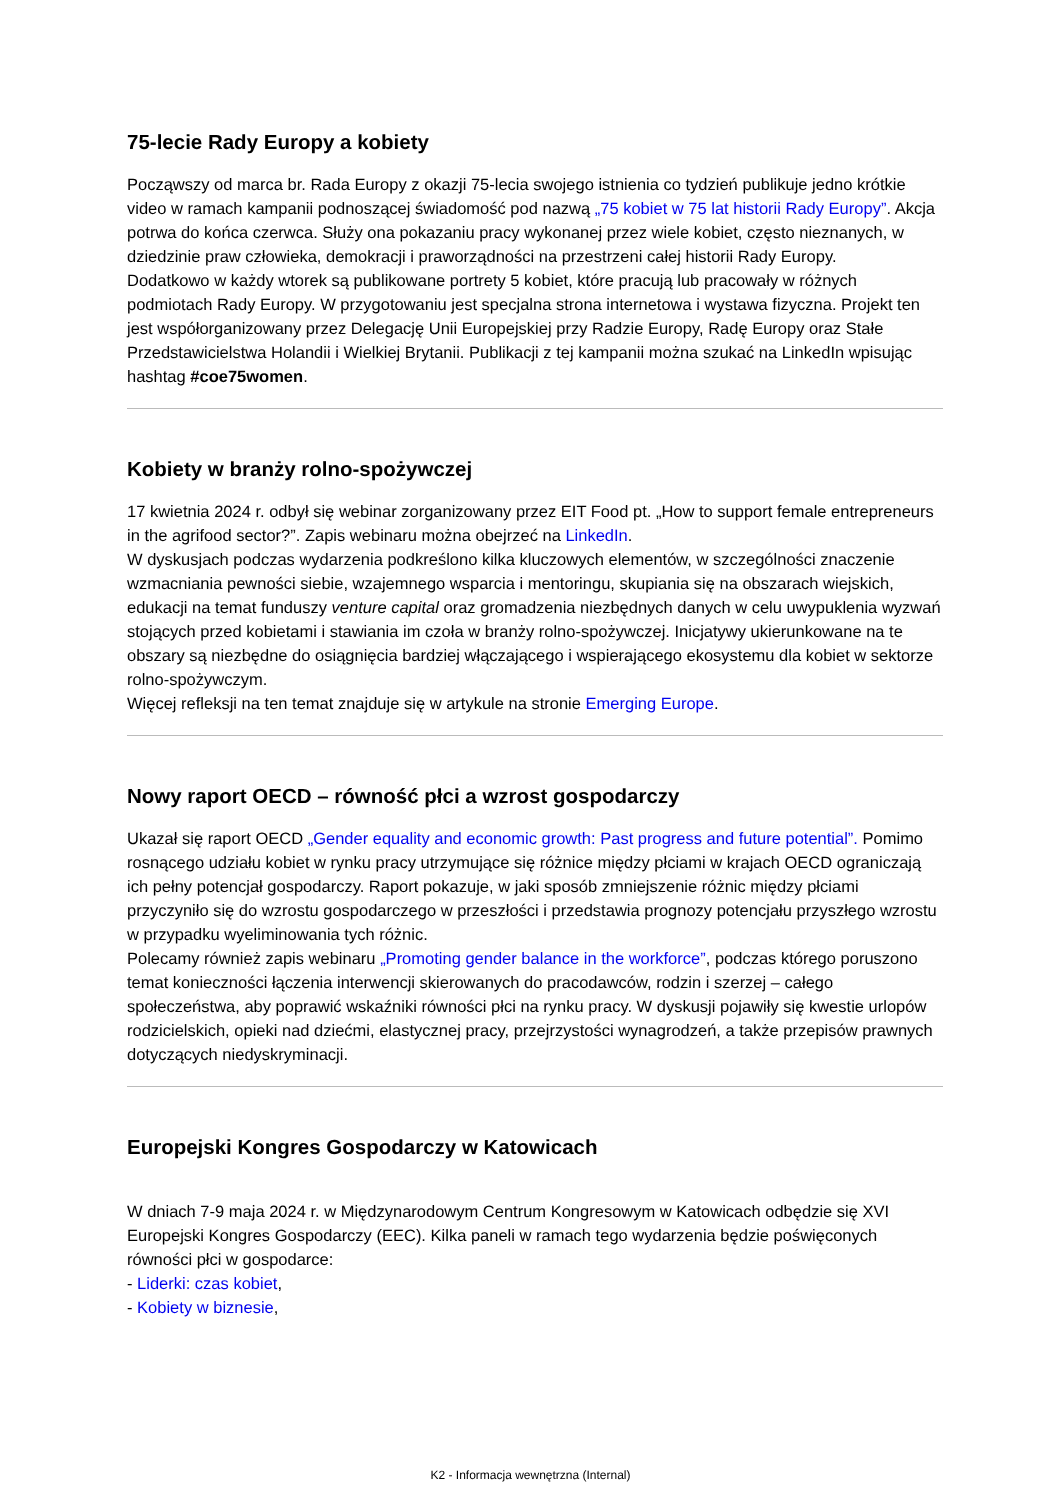75-lecie Rady Europy a kobiety
Począwszy od marca br. Rada Europy z okazji 75-lecia swojego istnienia co tydzień publikuje jedno krótkie video w ramach kampanii podnoszącej świadomość pod nazwą „75 kobiet w 75 lat historii Rady Europy”. Akcja potrwa do końca czerwca. Służy ona pokazaniu pracy wykonanej przez wiele kobiet, często nieznanych, w dziedzinie praw człowieka, demokracji i praworządności na przestrzeni całej historii Rady Europy.
Dodatkowo w każdy wtorek są publikowane portrety 5 kobiet, które pracują lub pracowały w różnych podmiotach Rady Europy. W przygotowaniu jest specjalna strona internetowa i wystawa fizyczna. Projekt ten jest współorganizowany przez Delegację Unii Europejskiej przy Radzie Europy, Radę Europy oraz Stałe Przedstawicielstwa Holandii i Wielkiej Brytanii. Publikacji z tej kampanii można szukać na LinkedIn wpisując hashtag #coe75women.
Kobiety w branży rolno-spożywczej
17 kwietnia 2024 r. odbył się webinar zorganizowany przez EIT Food pt. „How to support female entrepreneurs in the agrifood sector?”. Zapis webinaru można obejrzeć na LinkedIn.
W dyskusjach podczas wydarzenia podkreślono kilka kluczowych elementów, w szczególności znaczenie wzmacniania pewności siebie, wzajemnego wsparcia i mentoringu, skupiania się na obszarach wiejskich, edukacji na temat funduszy venture capital oraz gromadzenia niezbędnych danych w celu uwypuklenia wyzwań stojących przed kobietami i stawiania im czoła w branży rolno-spożywczej. Inicjatywy ukierunkowane na te obszary są niezbędne do osiągnięcia bardziej włączającego i wspierającego ekosystemu dla kobiet w sektorze rolno-spożywczym.
Więcej refleksji na ten temat znajduje się w artykule na stronie Emerging Europe.
Nowy raport OECD – równość płci a wzrost gospodarczy
Ukazał się raport OECD „Gender equality and economic growth: Past progress and future potential”. Pomimo rosnącego udziału kobiet w rynku pracy utrzymujące się różnice między płciami w krajach OECD ograniczają ich pełny potencjał gospodarczy. Raport pokazuje, w jaki sposób zmniejszenie różnic między płciami przyczyniło się do wzrostu gospodarczego w przeszłości i przedstawia prognozy potencjału przyszłego wzrostu w przypadku wyeliminowania tych różnic.
Polecamy również zapis webinaru „Promoting gender balance in the workforce”, podczas którego poruszono temat konieczności łączenia interwencji skierowanych do pracodawców, rodzin i szerzej – całego społeczeństwa, aby poprawić wskaźniki równości płci na rynku pracy. W dyskusji pojawiły się kwestie urlopów rodzicielskich, opieki nad dziećmi, elastycznej pracy, przejrzystości wynagrodzeń, a także przepisów prawnych dotyczących niedyskryminacji.
Europejski Kongres Gospodarczy w Katowicach
W dniach 7-9 maja 2024 r. w Międzynarodowym Centrum Kongresowym w Katowicach odbędzie się XVI Europejski Kongres Gospodarczy (EEC). Kilka paneli w ramach tego wydarzenia będzie poświęconych równości płci w gospodarce:
- Liderki: czas kobiet,
- Kobiety w biznesie,
K2 - Informacja wewnętrzna (Internal)